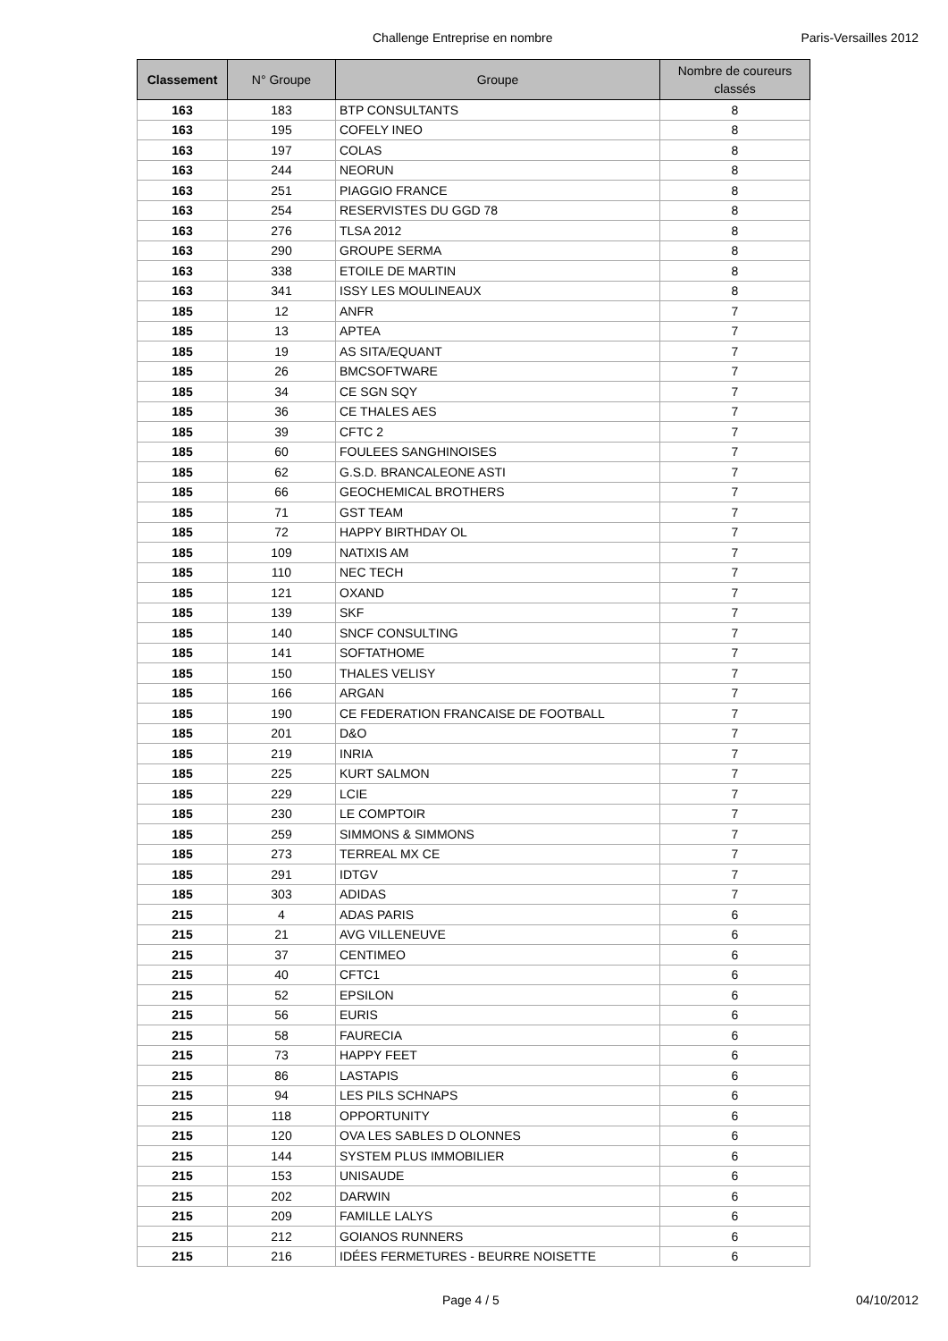Challenge Entreprise en nombre Paris-Versailles 2012
| Classement | N° Groupe | Groupe | Nombre de coureurs classés |
| --- | --- | --- | --- |
| 163 | 183 | BTP CONSULTANTS | 8 |
| 163 | 195 | COFELY INEO | 8 |
| 163 | 197 | COLAS | 8 |
| 163 | 244 | NEORUN | 8 |
| 163 | 251 | PIAGGIO FRANCE | 8 |
| 163 | 254 | RESERVISTES DU GGD 78 | 8 |
| 163 | 276 | TLSA 2012 | 8 |
| 163 | 290 | GROUPE SERMA | 8 |
| 163 | 338 | ETOILE DE MARTIN | 8 |
| 163 | 341 | ISSY LES MOULINEAUX | 8 |
| 185 | 12 | ANFR | 7 |
| 185 | 13 | APTEA | 7 |
| 185 | 19 | AS SITA/EQUANT | 7 |
| 185 | 26 | BMCSOFTWARE | 7 |
| 185 | 34 | CE SGN SQY | 7 |
| 185 | 36 | CE THALES AES | 7 |
| 185 | 39 | CFTC 2 | 7 |
| 185 | 60 | FOULEES SANGHINOISES | 7 |
| 185 | 62 | G.S.D. BRANCALEONE ASTI | 7 |
| 185 | 66 | GEOCHEMICAL BROTHERS | 7 |
| 185 | 71 | GST TEAM | 7 |
| 185 | 72 | HAPPY BIRTHDAY OL | 7 |
| 185 | 109 | NATIXIS AM | 7 |
| 185 | 110 | NEC TECH | 7 |
| 185 | 121 | OXAND | 7 |
| 185 | 139 | SKF | 7 |
| 185 | 140 | SNCF CONSULTING | 7 |
| 185 | 141 | SOFTATHOME | 7 |
| 185 | 150 | THALES VELISY | 7 |
| 185 | 166 | ARGAN | 7 |
| 185 | 190 | CE FEDERATION FRANCAISE DE FOOTBALL | 7 |
| 185 | 201 | D&O | 7 |
| 185 | 219 | INRIA | 7 |
| 185 | 225 | KURT SALMON | 7 |
| 185 | 229 | LCIE | 7 |
| 185 | 230 | LE COMPTOIR | 7 |
| 185 | 259 | SIMMONS & SIMMONS | 7 |
| 185 | 273 | TERREAL MX CE | 7 |
| 185 | 291 | IDTGV | 7 |
| 185 | 303 | ADIDAS | 7 |
| 215 | 4 | ADAS PARIS | 6 |
| 215 | 21 | AVG VILLENEUVE | 6 |
| 215 | 37 | CENTIMEO | 6 |
| 215 | 40 | CFTC1 | 6 |
| 215 | 52 | EPSILON | 6 |
| 215 | 56 | EURIS | 6 |
| 215 | 58 | FAURECIA | 6 |
| 215 | 73 | HAPPY FEET | 6 |
| 215 | 86 | LASTAPIS | 6 |
| 215 | 94 | LES PILS SCHNAPS | 6 |
| 215 | 118 | OPPORTUNITY | 6 |
| 215 | 120 | OVA LES SABLES D OLONNES | 6 |
| 215 | 144 | SYSTEM PLUS IMMOBILIER | 6 |
| 215 | 153 | UNISAUDE | 6 |
| 215 | 202 | DARWIN | 6 |
| 215 | 209 | FAMILLE LALYS | 6 |
| 215 | 212 | GOIANOS RUNNERS | 6 |
| 215 | 216 | IDÉES FERMETURES - BEURRE NOISETTE | 6 |
Page 4 / 5 04/10/2012